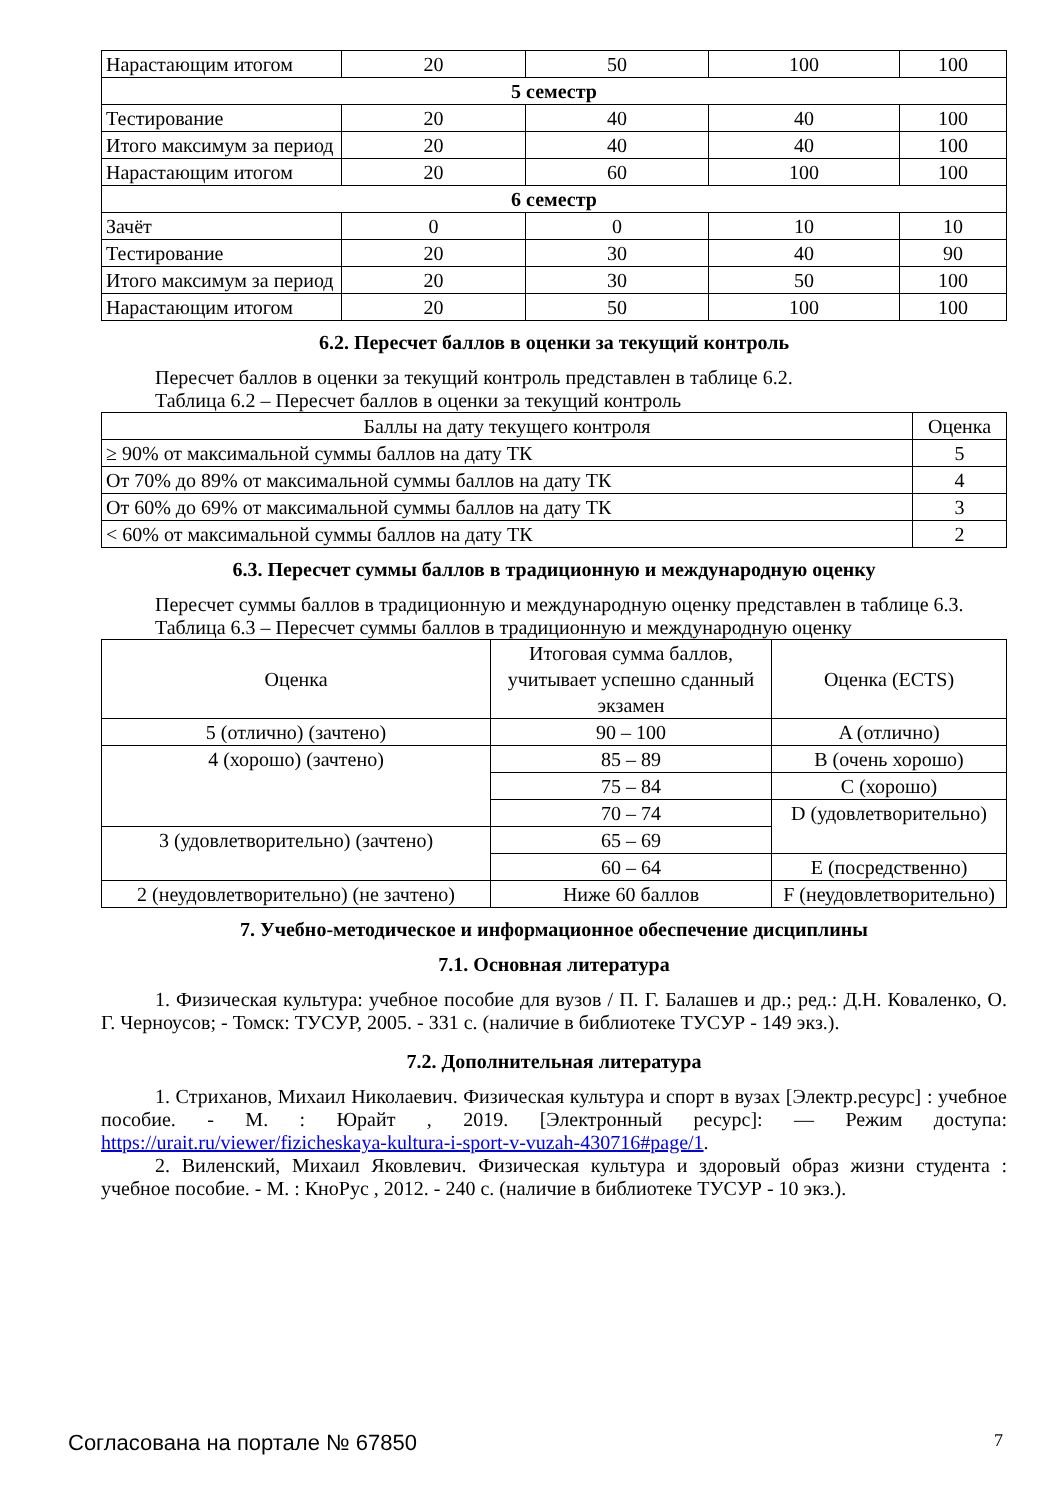| Нарастающим итогом | 20 | 50 | 100 | 100 |
| 5 семестр | | | | |
| Тестирование | 20 | 40 | 40 | 100 |
| Итого максимум за период | 20 | 40 | 40 | 100 |
| Нарастающим итогом | 20 | 60 | 100 | 100 |
| 6 семестр | | | | |
| Зачёт | 0 | 0 | 10 | 10 |
| Тестирование | 20 | 30 | 40 | 90 |
| Итого максимум за период | 20 | 30 | 50 | 100 |
| Нарастающим итогом | 20 | 50 | 100 | 100 |
6.2. Пересчет баллов в оценки за текущий контроль
Пересчет баллов в оценки за текущий контроль представлен в таблице 6.2.
Таблица 6.2 – Пересчет баллов в оценки за текущий контроль
| Баллы на дату текущего контроля | Оценка |
| --- | --- |
| ≥ 90% от максимальной суммы баллов на дату ТК | 5 |
| От 70% до 89% от максимальной суммы баллов на дату ТК | 4 |
| От 60% до 69% от максимальной суммы баллов на дату ТК | 3 |
| < 60% от максимальной суммы баллов на дату ТК | 2 |
6.3. Пересчет суммы баллов в традиционную и международную оценку
Пересчет суммы баллов в традиционную и международную оценку представлен в таблице 6.3.
Таблица 6.3 – Пересчет суммы баллов в традиционную и международную оценку
| Оценка | Итоговая сумма баллов, учитывает успешно сданный экзамен | Оценка (ECTS) |
| --- | --- | --- |
| 5 (отлично) (зачтено) | 90 – 100 | A (отлично) |
| 4 (хорошо) (зачтено) | 85 – 89 | B (очень хорошо) |
| | 75 – 84 | C (хорошо) |
| | 70 – 74 | D (удовлетворительно) |
| 3 (удовлетворительно) (зачтено) | 65 – 69 | |
| | 60 – 64 | E (посредственно) |
| 2 (неудовлетворительно) (не зачтено) | Ниже 60 баллов | F (неудовлетворительно) |
7. Учебно-методическое и информационное обеспечение дисциплины
7.1. Основная литература
1. Физическая культура: учебное пособие для вузов / П. Г. Балашев и др.; ред.: Д.Н. Коваленко, О. Г. Черноусов; - Томск: ТУСУР, 2005. - 331 с. (наличие в библиотеке ТУСУР - 149 экз.).
7.2. Дополнительная литература
1. Стриханов, Михаил Николаевич. Физическая культура и спорт в вузах [Электр.ресурс] : учебное пособие. - М. : Юрайт , 2019. [Электронный ресурс]: — Режим доступа: https://urait.ru/viewer/fizicheskaya-kultura-i-sport-v-vuzah-430716#page/1.
2. Виленский, Михаил Яковлевич. Физическая культура и здоровый образ жизни студента : учебное пособие. - М. : КноРус , 2012. - 240 с. (наличие в библиотеке ТУСУР - 10 экз.).
Согласована на портале № 67850 7